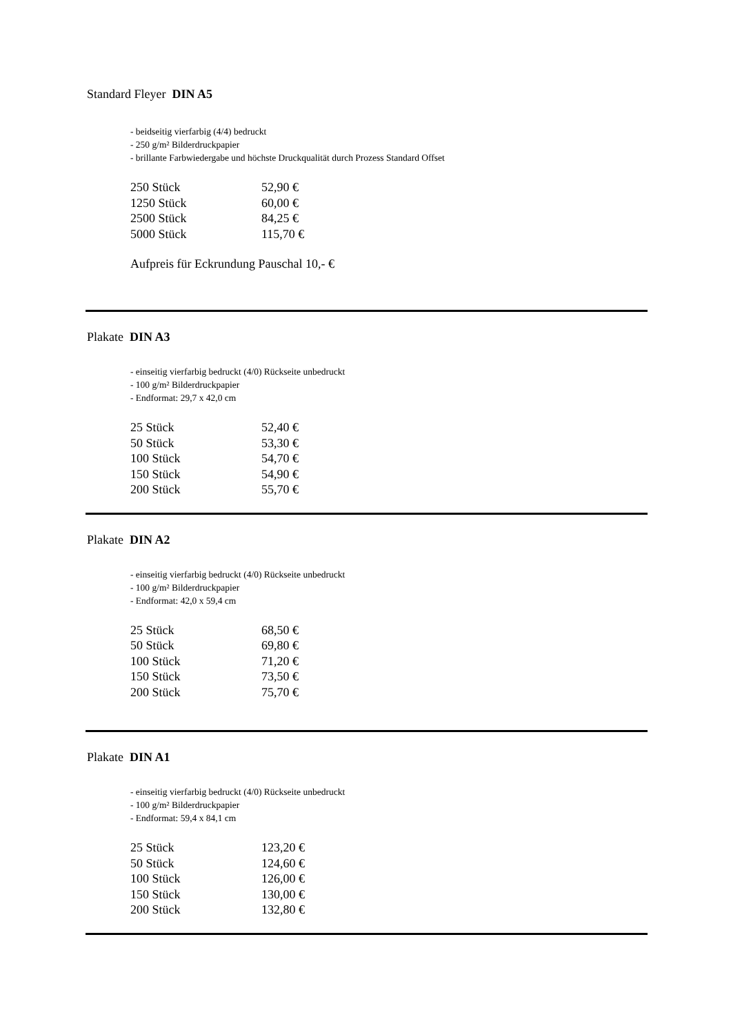Standard Fleyer DIN A5
- beidseitig vierfarbig (4/4) bedruckt
- 250 g/m² Bilderdruckpapier
- brillante Farbwiedergabe und höchste Druckqualität durch Prozess Standard Offset
| 250 Stück | 52,90 € |
| 1250 Stück | 60,00 € |
| 2500 Stück | 84,25 € |
| 5000 Stück | 115,70 € |
Aufpreis für Eckrundung Pauschal 10,- €
Plakate DIN A3
- einseitig vierfarbig bedruckt (4/0) Rückseite unbedruckt
- 100 g/m² Bilderdruckpapier
- Endformat: 29,7 x 42,0 cm
| 25 Stück | 52,40 € |
| 50 Stück | 53,30 € |
| 100 Stück | 54,70 € |
| 150 Stück | 54,90 € |
| 200 Stück | 55,70 € |
Plakate DIN A2
- einseitig vierfarbig bedruckt (4/0) Rückseite unbedruckt
- 100 g/m² Bilderdruckpapier
- Endformat: 42,0 x 59,4 cm
| 25 Stück | 68,50 € |
| 50 Stück | 69,80 € |
| 100 Stück | 71,20 € |
| 150 Stück | 73,50 € |
| 200 Stück | 75,70 € |
Plakate DIN A1
- einseitig vierfarbig bedruckt (4/0) Rückseite unbedruckt
- 100 g/m² Bilderdruckpapier
- Endformat: 59,4 x 84,1 cm
| 25 Stück | 123,20 € |
| 50 Stück | 124,60 € |
| 100 Stück | 126,00 € |
| 150 Stück | 130,00 € |
| 200 Stück | 132,80 € |